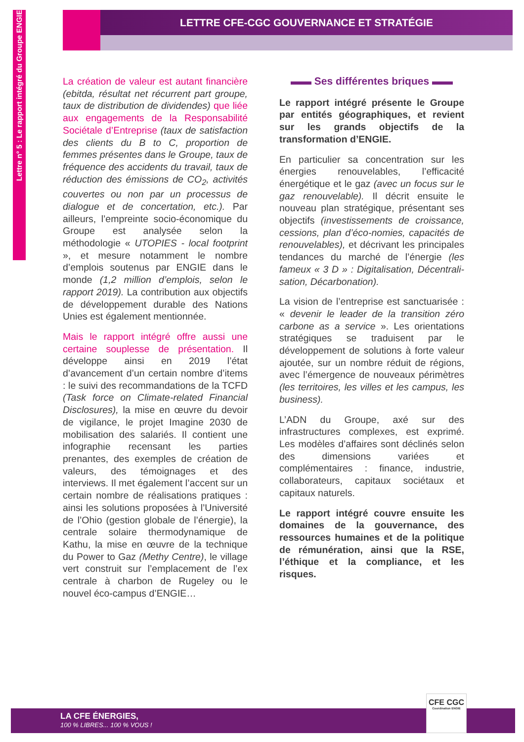Lettre n° 5 : Le rapport intégré du Groupe ENGIE
LETTRE CFE-CGC GOUVERNANCE ET STRATÉGIE
La création de valeur est autant financière (ebitda, résultat net récurrent part groupe, taux de distribution de dividendes) que liée aux engagements de la Responsabilité Sociétale d’Entreprise (taux de satisfaction des clients du B to C, proportion de femmes présentes dans le Groupe, taux de fréquence des accidents du travail, taux de réduction des émissions de CO<sub>2</sub>, activités couvertes ou non par un processus de dialogue et de concertation, etc.). Par ailleurs, l’empreinte socio-économique du Groupe est analysée selon la méthodologie « UTOPIES - local footprint », et mesure notamment le nombre d’emplois soutenus par ENGIE dans le monde (1,2 million d’emplois, selon le rapport 2019). La contribution aux objectifs de développement durable des Nations Unies est également mentionnée.
Mais le rapport intégré offre aussi une certaine souplesse de présentation. Il développe ainsi en 2019 l’état d’avancement d’un certain nombre d’items : le suivi des recommandations de la TCFD (Task force on Climate-related Financial Disclosures), la mise en œuvre du devoir de vigilance, le projet Imagine 2030 de mobilisation des salariés. Il contient une infographie recensant les parties prenantes, des exemples de création de valeurs, des témoignages et des interviews. Il met également l’accent sur un certain nombre de réalisations pratiques : ainsi les solutions proposées à l’Université de l’Ohio (gestion globale de l’énergie), la centrale solaire thermodynamique de Kathu, la mise en œuvre de la technique du Power to Gaz (Methy Centre), le village vert construit sur l’emplacement de l’ex centrale à charbon de Rugeley ou le nouvel éco-campus d’ENGIE…
▬▬ Ses différentes briques ▬▬
Le rapport intégré présente le Groupe par entités géographiques, et revient sur les grands objectifs de la transformation d’ENGIE.
En particulier sa concentration sur les énergies renouvelables, l’efficacité énergétique et le gaz (avec un focus sur le gaz renouvelable). Il décrit ensuite le nouveau plan stratégique, présentant ses objectifs (investissements de croissance, cessions, plan d’éco-nomies, capacités de renouvelables), et décrivant les principales tendances du marché de l’énergie (les fameux « 3 D » : Digitalisation, Décentrali-sation, Décarbonation).
La vision de l’entreprise est sanctuarisée : « devenir le leader de la transition zéro carbone as a service ». Les orientations stratégiques se traduisent par le développement de solutions à forte valeur ajoutée, sur un nombre réduit de régions, avec l’émergence de nouveaux périmètres (les territoires, les villes et les campus, les business).
L’ADN du Groupe, axé sur des infrastructures complexes, est exprimé. Les modèles d’affaires sont déclinés selon des dimensions variées et complémentaires : finance, industrie, collaborateurs, capitaux sociétaux et capitaux naturels.
Le rapport intégré couvre ensuite les domaines de la gouvernance, des ressources humaines et de la politique de rémunération, ainsi que la RSE, l’éthique et la compliance, et les risques.
LA CFE ÉNERGIES,
100 % LIBRES... 100 % VOUS !
CFE CGC
Coordination ENGIE